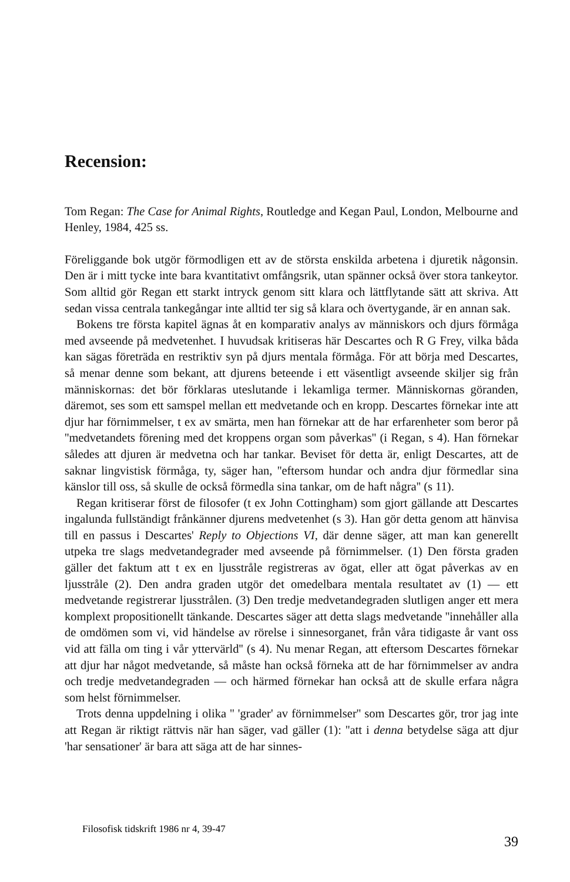Recension:
Tom Regan: The Case for Animal Rights, Routledge and Kegan Paul, London, Melbourne and Henley, 1984, 425 ss.
Föreliggande bok utgör förmodligen ett av de största enskilda arbetena i djuretik någonsin. Den är i mitt tycke inte bara kvantitativt omfångsrik, utan spänner också över stora tankeytor. Som alltid gör Regan ett starkt intryck genom sitt klara och lättflytande sätt att skriva. Att sedan vissa centrala tankegångar inte alltid ter sig så klara och övertygande, är en annan sak.
Bokens tre första kapitel ägnas åt en komparativ analys av människors och djurs förmåga med avseende på medvetenhet. I huvudsak kritiseras här Descartes och R G Frey, vilka båda kan sägas företräda en restriktiv syn på djurs mentala förmåga. För att börja med Descartes, så menar denne som bekant, att djurens beteende i ett väsentligt avseende skiljer sig från människornas: det bör förklaras uteslutande i lekamliga termer. Människornas göranden, däremot, ses som ett samspel mellan ett medvetande och en kropp. Descartes förnekar inte att djur har förnimmelser, t ex av smärta, men han förnekar att de har erfarenheter som beror på ''medvetandets förening med det kroppens organ som påverkas'' (i Regan, s 4). Han förnekar således att djuren är medvetna och har tankar. Beviset för detta är, enligt Descartes, att de saknar lingvistisk förmåga, ty, säger han, ''eftersom hundar och andra djur förmedlar sina känslor till oss, så skulle de också förmedla sina tankar, om de haft några'' (s 11).
Regan kritiserar först de filosofer (t ex John Cottingham) som gjort gällande att Descartes ingalunda fullständigt frånkänner djurens medvetenhet (s 3). Han gör detta genom att hänvisa till en passus i Descartes' Reply to Objections VI, där denne säger, att man kan generellt utpeka tre slags medvetandegrader med avseende på förnimmelser. (1) Den första graden gäller det faktum att t ex en ljusstråle registreras av ögat, eller att ögat påverkas av en ljusstråle (2). Den andra graden utgör det omedelbara mentala resultatet av (1) — ett medvetande registrerar ljusstrålen. (3) Den tredje medvetandegraden slutligen anger ett mera komplext propositionellt tänkande. Descartes säger att detta slags medvetande ''innehåller alla de omdömen som vi, vid händelse av rörelse i sinnesorganet, från våra tidigaste år vant oss vid att fälla om ting i vår yttervärld'' (s 4). Nu menar Regan, att eftersom Descartes förnekar att djur har något medvetande, så måste han också förneka att de har förnimmelser av andra och tredje medvetandegraden — och härmed förnekar han också att de skulle erfara några som helst förnimmelser.
Trots denna uppdelning i olika '' 'grader' av förnimmelser'' som Descartes gör, tror jag inte att Regan är riktigt rättvis när han säger, vad gäller (1): ''att i denna betydelse säga att djur 'har sensationer' är bara att säga att de har sinnes-
Filosofisk tidskrift 1986 nr 4, 39-47 39